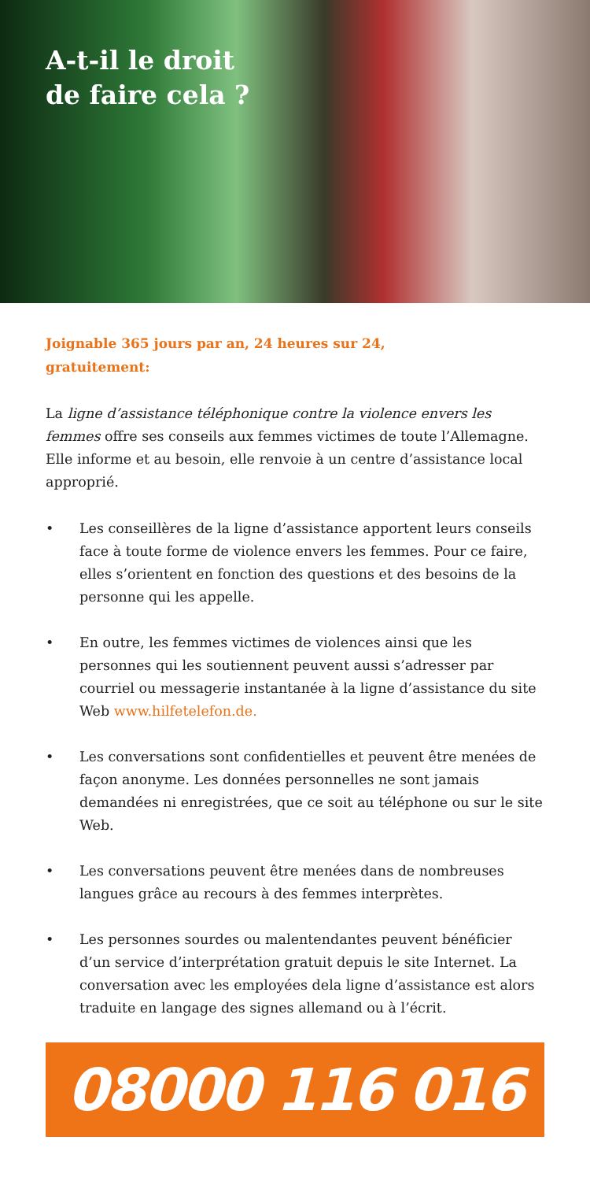A-t-il le droit
de faire cela ?
Joignable 365 jours par an, 24 heures sur 24,
gratuitement:
La ligne d’assistance téléphonique contre la violence envers les femmes offre ses conseils aux femmes victimes de toute l’Allemagne. Elle informe et au besoin, elle renvoie à un centre d’assistance local approprié.
• Les conseillères de la ligne d’assistance apportent leurs conseils face à toute forme de violence envers les femmes. Pour ce faire, elles s’orientent en fonction des questions et des besoins de la personne qui les appelle.
• En outre, les femmes victimes de violences ainsi que les personnes qui les soutiennent peuvent aussi s’adresser par courriel ou messagerie instantanée à la ligne d’assistance du site Web www.hilfetelefon.de.
• Les conversations sont confidentielles et peuvent être menées de façon anonyme. Les données personnelles ne sont jamais demandées ni enregistrées, que ce soit au téléphone ou sur le site Web.
• Les conversations peuvent être menées dans de nombreuses langues grâce au recours à des femmes interprètes.
• Les personnes sourdes ou malentendantes peuvent bénéficier d’un service d’interprétation gratuit depuis le site Internet. La conversation avec les employées dela ligne d’assistance est alors traduite en langage des signes allemand ou à l’écrit.
08000 116 016